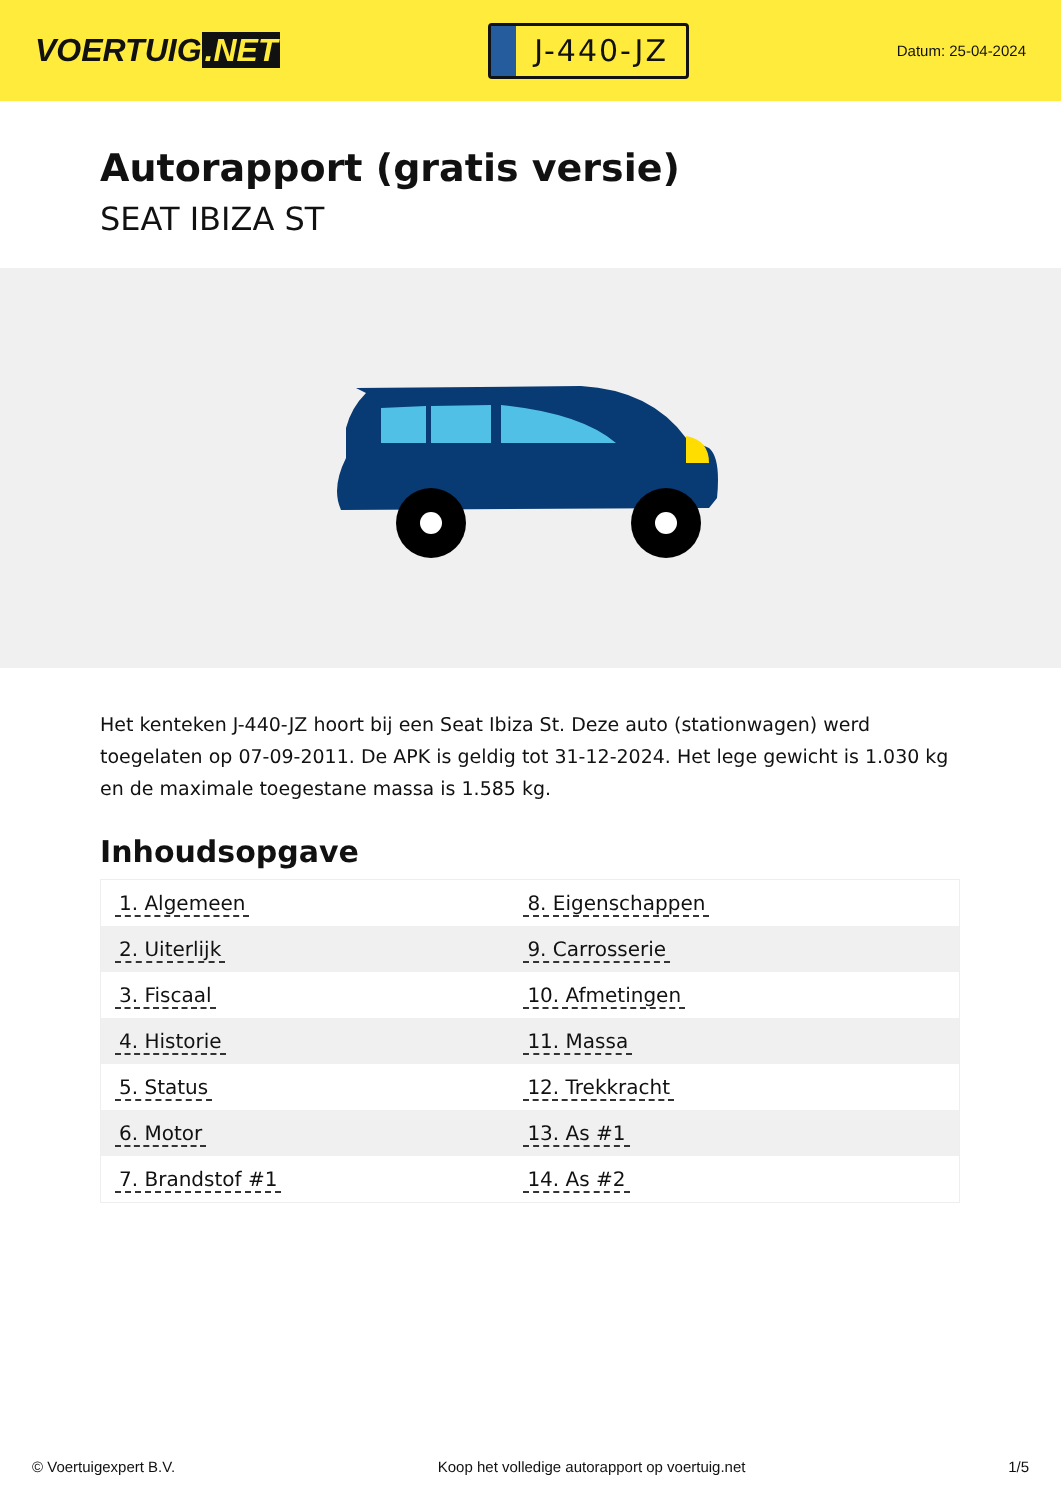VOERTUIG.NET
J-440-JZ
Datum: 25-04-2024
Autorapport (gratis versie)
SEAT IBIZA ST
Het kenteken J-440-JZ hoort bij een Seat Ibiza St. Deze auto (stationwagen) werd toegelaten op 07-09-2011. De APK is geldig tot 31-12-2024. Het lege gewicht is 1.030 kg en de maximale toegestane massa is 1.585 kg.
Inhoudsopgave
| 1. Algemeen | 8. Eigenschappen |
| 2. Uiterlijk | 9. Carrosserie |
| 3. Fiscaal | 10. Afmetingen |
| 4. Historie | 11. Massa |
| 5. Status | 12. Trekkracht |
| 6. Motor | 13. As #1 |
| 7. Brandstof #1 | 14. As #2 |
© Voertuigexpert B.V. Koop het volledige autorapport op voertuig.net 1/5